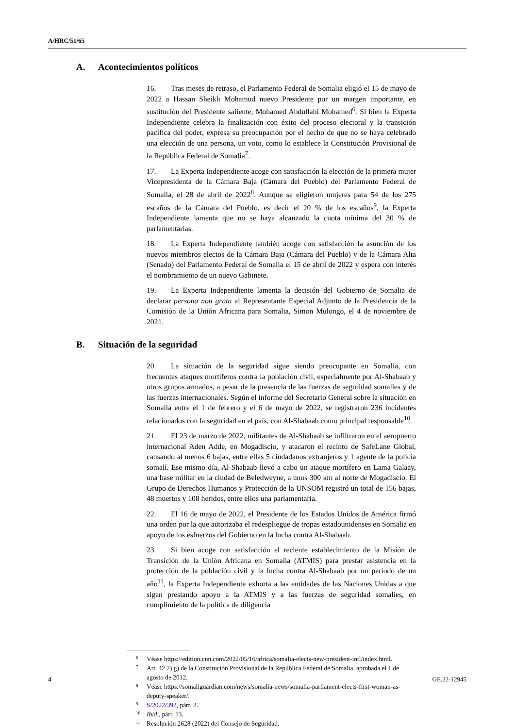A/HRC/51/65
A. Acontecimientos políticos
16. Tras meses de retraso, el Parlamento Federal de Somalia eligió el 15 de mayo de 2022 a Hassan Sheikh Mohamud nuevo Presidente por un margen importante, en sustitución del Presidente saliente, Mohamed Abdullahi Mohamed<sup>6</sup>. Si bien la Experta Independiente celebra la finalización con éxito del proceso electoral y la transición pacífica del poder, expresa su preocupación por el hecho de que no se haya celebrado una elección de una persona, un voto, como lo establece la Constitución Provisional de la República Federal de Somalia<sup>7</sup>.
17. La Experta Independiente acoge con satisfacción la elección de la primera mujer Vicepresidenta de la Cámara Baja (Cámara del Pueblo) del Parlamento Federal de Somalia, el 28 de abril de 2022<sup>8</sup>. Aunque se eligieron mujeres para 54 de los 275 escaños de la Cámara del Pueblo, es decir el 20 % de los escaños<sup>9</sup>, la Experta Independiente lamenta que no se haya alcanzado la cuota mínima del 30 % de parlamentarias.
18. La Experta Independiente también acoge con satisfacción la asunción de los nuevos miembros electos de la Cámara Baja (Cámara del Pueblo) y de la Cámara Alta (Senado) del Parlamento Federal de Somalia el 15 de abril de 2022 y espera con interés el nombramiento de un nuevo Gabinete.
19. La Experta Independiente lamenta la decisión del Gobierno de Somalia de declarar persona non grata al Representante Especial Adjunto de la Presidencia de la Comisión de la Unión Africana para Somalia, Simon Mulongo, el 4 de noviembre de 2021.
B. Situación de la seguridad
20. La situación de la seguridad sigue siendo preocupante en Somalia, con frecuentes ataques mortíferos contra la población civil, especialmente por Al-Shabaab y otros grupos armados, a pesar de la presencia de las fuerzas de seguridad somalíes y de las fuerzas internacionales. Según el informe del Secretario General sobre la situación en Somalia entre el 1 de febrero y el 6 de mayo de 2022, se registraron 236 incidentes relacionados con la seguridad en el país, con Al-Shabaab como principal responsable<sup>10</sup>.
21. El 23 de marzo de 2022, militantes de Al-Shabaab se infiltraron en el aeropuerto internacional Aden Adde, en Mogadiscio, y atacaron el recinto de SafeLane Global, causando al menos 6 bajas, entre ellas 5 ciudadanos extranjeros y 1 agente de la policía somalí. Ese mismo día, Al-Shabaab llevó a cabo un ataque mortífero en Lama Galaay, una base militar en la ciudad de Beledweyne, a unos 300 km al norte de Mogadiscio. El Grupo de Derechos Humanos y Protección de la UNSOM registró un total de 156 bajas, 48 muertos y 108 heridos, entre ellos una parlamentaria.
22. El 16 de mayo de 2022, el Presidente de los Estados Unidos de América firmó una orden por la que autorizaba el redespliegue de tropas estadounidenses en Somalia en apoyo de los esfuerzos del Gobierno en la lucha contra Al-Shabaab.
23. Si bien acoge con satisfacción el reciente establecimiento de la Misión de Transición de la Unión Africana en Somalia (ATMIS) para prestar asistencia en la protección de la población civil y la lucha contra Al-Shabaab por un período de un año<sup>11</sup>, la Experta Independiente exhorta a las entidades de las Naciones Unidas a que sigan prestando apoyo a la ATMIS y a las fuerzas de seguridad somalíes, en cumplimiento de la política de diligencia
<sup>6</sup> Véase https://edition.cnn.com/2022/05/16/africa/somalia-elects-new-president-intl/index.html.
<sup>7</sup> Art. 42 2) g) de la Constitución Provisional de la República Federal de Somalia, aprobada el 1 de agosto de 2012.
<sup>8</sup> Véase https://somaliguardian.com/news/somalia-news/somalia-parliament-elects-first-woman-as-deputy-speaker/.
<sup>9</sup> S/2022/392, párr. 2.
<sup>10</sup> Ibid., párr. 13.
<sup>11</sup> Resolución 2628 (2022) del Consejo de Seguridad.
4 GE.22-12945